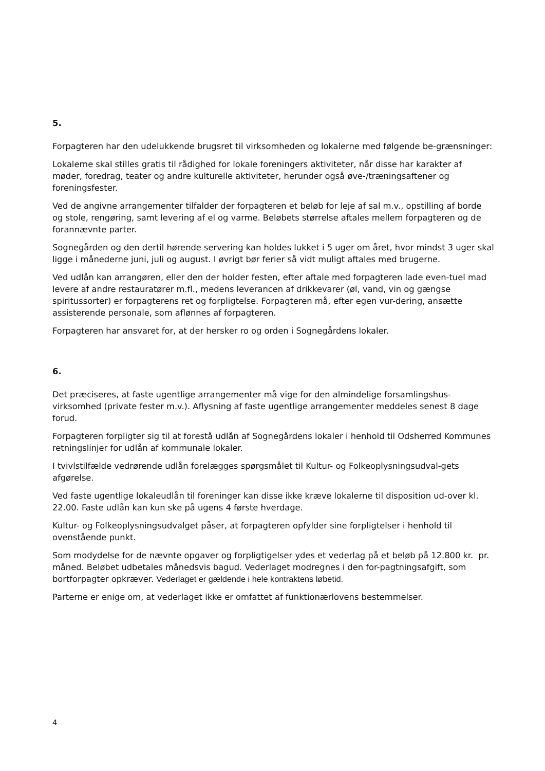5.
Forpagteren har den udelukkende brugsret til virksomheden og lokalerne med følgende be-grænsninger:
Lokalerne skal stilles gratis til rådighed for lokale foreningers aktiviteter, når disse har karakter af møder, foredrag, teater og andre kulturelle aktiviteter, herunder også øve-/træningsaftener og foreningsfester.
Ved de angivne arrangementer tilfalder der forpagteren et beløb for leje af sal m.v., opstilling af borde og stole, rengøring, samt levering af el og varme. Beløbets størrelse aftales mellem forpagteren og de forannævnte parter.
Sognegården og den dertil hørende servering kan holdes lukket i 5 uger om året, hvor mindst 3 uger skal ligge i månederne juni, juli og august. I øvrigt bør ferier så vidt muligt aftales med brugerne.
Ved udlån kan arrangøren, eller den der holder festen, efter aftale med forpagteren lade even-tuel mad levere af andre restauratører m.fl., medens leverancen af drikkevarer (øl, vand, vin og gængse spiritussorter) er forpagterens ret og forpligtelse. Forpagteren må, efter egen vur-dering, ansætte assisterende personale, som aflønnes af forpagteren.
Forpagteren har ansvaret for, at der hersker ro og orden i Sognegårdens lokaler.
6.
Det præciseres, at faste ugentlige arrangementer må vige for den almindelige forsamlingshus-virksomhed (private fester m.v.). Aflysning af faste ugentlige arrangementer meddeles senest 8 dage forud.
Forpagteren forpligter sig til at forestå udlån af Sognegårdens lokaler i henhold til Odsherred Kommunes retningslinjer for udlån af kommunale lokaler.
I tvivlstilfælde vedrørende udlån forelægges spørgsmålet til Kultur- og Folkeoplysningsudval-gets afgørelse.
Ved faste ugentlige lokaleudlån til foreninger kan disse ikke kræve lokalerne til disposition ud-over kl. 22.00. Faste udlån kan kun ske på ugens 4 første hverdage.
Kultur- og Folkeoplysningsudvalget påser, at forpagteren opfylder sine forpligtelser i henhold til ovenstående punkt.
Som modydelse for de nævnte opgaver og forpligtigelser ydes et vederlag på et beløb på 12.800 kr. pr. måned. Beløbet udbetales månedsvis bagud. Vederlaget modregnes i den for-pagtningsafgift, som bortforpagter opkræver. Vederlaget er gældende i hele kontraktens løbetid.
Parterne er enige om, at vederlaget ikke er omfattet af funktionærlovens bestemmelser.
4